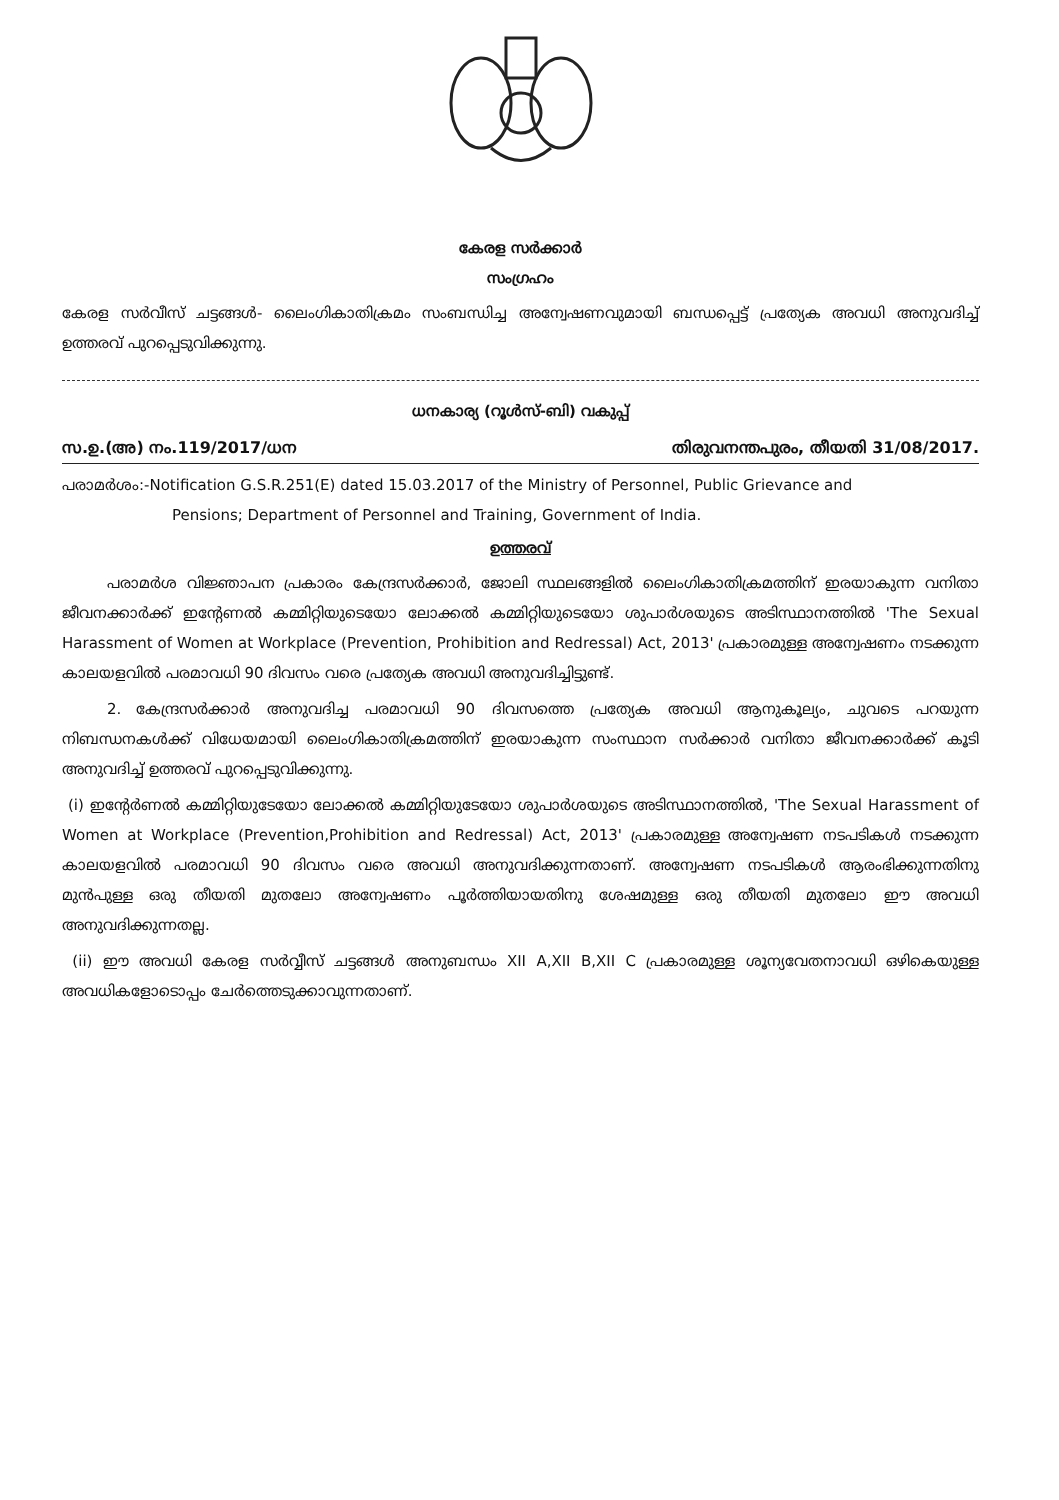കേരള സർക്കാർ
സംഗ്രഹം
കേരള സർവീസ് ചട്ടങ്ങൾ- ലൈംഗികാതിക്രമം സംബന്ധിച്ച അന്വേഷണവുമായി ബന്ധപ്പെട്ട് പ്രത്യേക അവധി അനുവദിച്ച് ഉത്തരവ് പുറപ്പെടുവിക്കുന്നു.
ധനകാര്യ (റൂൾസ്-ബി) വകുപ്പ്
സ.ഉ.(അ) നം.119/2017/ധന തിരുവനന്തപുരം, തീയതി 31/08/2017.
പരാമർശം:-Notification G.S.R.251(E) dated 15.03.2017 of the Ministry of Personnel, Public Grievance and
Pensions; Department of Personnel and Training, Government of India.
ഉത്തരവ്
   പരാമർശ വിജ്ഞാപന പ്രകാരം കേന്ദ്രസർക്കാർ, ജോലി സ്ഥലങ്ങളിൽ ലൈംഗികാതിക്രമത്തിന് ഇരയാകുന്ന വനിതാ ജീവനക്കാർക്ക് ഇന്റേണൽ കമ്മിറ്റിയുടെയോ ലോക്കൽ കമ്മിറ്റിയുടെയോ ശുപാർശയുടെ അടിസ്ഥാനത്തിൽ 'The Sexual Harassment of Women at Workplace (Prevention, Prohibition and Redressal) Act, 2013' പ്രകാരമുള്ള അന്വേഷണം നടക്കുന്ന കാലയളവിൽ പരമാവധി 90 ദിവസം വരെ പ്രത്യേക അവധി അനുവദിച്ചിട്ടുണ്ട്.
   2. കേന്ദ്രസർക്കാർ അനുവദിച്ച പരമാവധി 90 ദിവസത്തെ പ്രത്യേക അവധി ആനുകൂല്യം, ചുവടെ പറയുന്ന നിബന്ധനകൾക്ക് വിധേയമായി ലൈംഗികാതിക്രമത്തിന് ഇരയാകുന്ന സംസ്ഥാന സർക്കാർ വനിതാ ജീവനക്കാർക്ക് കൂടി അനുവദിച്ച് ഉത്തരവ് പുറപ്പെടുവിക്കുന്നു.
(i) ഇന്റേർണൽ കമ്മിറ്റിയുടേയോ ലോക്കൽ കമ്മിറ്റിയുടേയോ ശുപാർശയുടെ അടിസ്ഥാനത്തിൽ, 'The Sexual Harassment of Women at Workplace (Prevention,Prohibition and Redressal) Act, 2013' പ്രകാരമുള്ള അന്വേഷണ നടപടികൾ നടക്കുന്ന കാലയളവിൽ പരമാവധി 90 ദിവസം വരെ അവധി അനുവദിക്കുന്നതാണ്. അന്വേഷണ നടപടികൾ ആരംഭിക്കുന്നതിനു മുൻപുള്ള ഒരു തീയതി മുതലോ അന്വേഷണം പൂർത്തിയായതിനു ശേഷമുള്ള ഒരു തീയതി മുതലോ ഈ അവധി അനുവദിക്കുന്നതല്ല.
(ii) ഈ അവധി കേരള സർവ്വീസ് ചട്ടങ്ങൾ അനുബന്ധം XII A,XII B,XII C പ്രകാരമുള്ള ശൂന്യവേതനാവധി ഒഴികെയുള്ള അവധികളോടൊപ്പം ചേർത്തെടുക്കാവുന്നതാണ്.